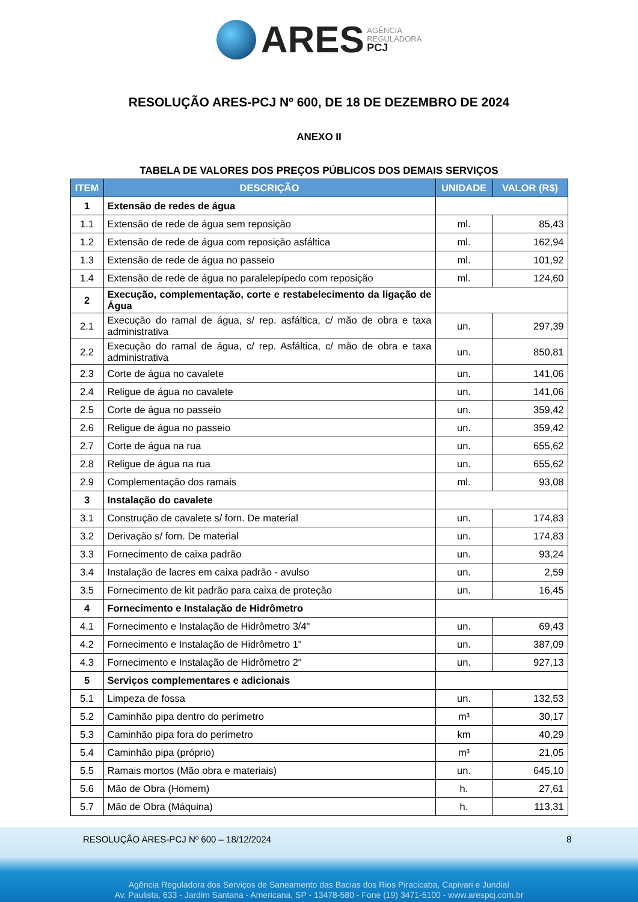ARES AGÊNCIA
REGULADORA
PCJ
RESOLUÇÃO ARES-PCJ Nº 600, DE 18 DE DEZEMBRO DE 2024
ANEXO II
TABELA DE VALORES DOS PREÇOS PÚBLICOS DOS DEMAIS SERVIÇOS
| ITEM | DESCRIÇÃO | UNIDADE | VALOR (R$) |
| --- | --- | --- | --- |
| 1 | Extensão de redes de água | | |
| 1.1 | Extensão de rede de água sem reposição | ml. | 85,43 |
| 1.2 | Extensão de rede de água com reposição asfáltica | ml. | 162,94 |
| 1.3 | Extensão de rede de água no passeio | ml. | 101,92 |
| 1.4 | Extensão de rede de água no paralelepípedo com reposição | ml. | 124,60 |
| 2 | Execução, complementação, corte e restabelecimento da ligação de Água | | |
| 2.1 | Execução do ramal de água, s/ rep. asfáltica, c/ mão de obra e taxa administrativa | un. | 297,39 |
| 2.2 | Execução do ramal de água, c/ rep. Asfáltica, c/ mão de obra e taxa administrativa | un. | 850,81 |
| 2.3 | Corte de água no cavalete | un. | 141,06 |
| 2.4 | Religue de água no cavalete | un. | 141,06 |
| 2.5 | Corte de água no passeio | un. | 359,42 |
| 2.6 | Religue de água no passeio | un. | 359,42 |
| 2.7 | Corte de água na rua | un. | 655,62 |
| 2.8 | Religue de água na rua | un. | 655,62 |
| 2.9 | Complementação dos ramais | ml. | 93,08 |
| 3 | Instalação do cavalete | | |
| 3.1 | Construção de cavalete s/ forn. De material | un. | 174,83 |
| 3.2 | Derivação s/ forn. De material | un. | 174,83 |
| 3.3 | Fornecimento de caixa padrão | un. | 93,24 |
| 3.4 | Instalação de lacres em caixa padrão - avulso | un. | 2,59 |
| 3.5 | Fornecimento de kit padrão para caixa de proteção | un. | 16,45 |
| 4 | Fornecimento e Instalação de Hidrômetro | | |
| 4.1 | Fornecimento e Instalação de Hidrômetro 3/4" | un. | 69,43 |
| 4.2 | Fornecimento e Instalação de Hidrômetro 1" | un. | 387,09 |
| 4.3 | Fornecimento e Instalação de Hidrômetro 2" | un. | 927,13 |
| 5 | Serviços complementares e adicionais | | |
| 5.1 | Limpeza de fossa | un. | 132,53 |
| 5.2 | Caminhão pipa dentro do perímetro | m³ | 30,17 |
| 5.3 | Caminhão pipa fora do perímetro | km | 40,29 |
| 5.4 | Caminhão pipa (próprio) | m³ | 21,05 |
| 5.5 | Ramais mortos (Mão obra e materiais) | un. | 645,10 |
| 5.6 | Mão de Obra (Homem) | h. | 27,61 |
| 5.7 | Mão de Obra (Máquina) | h. | 113,31 |
RESOLUÇÃO ARES-PCJ Nº 600 – 18/12/2024
8
Agência Reguladora dos Serviços de Saneamento das Bacias dos Rios Piracicaba, Capivari e Jundiaí
Av. Paulista, 633 - Jardim Santana - Americana, SP - 13478-580 - Fone (19) 3471-5100 - www.arespcj.com.br